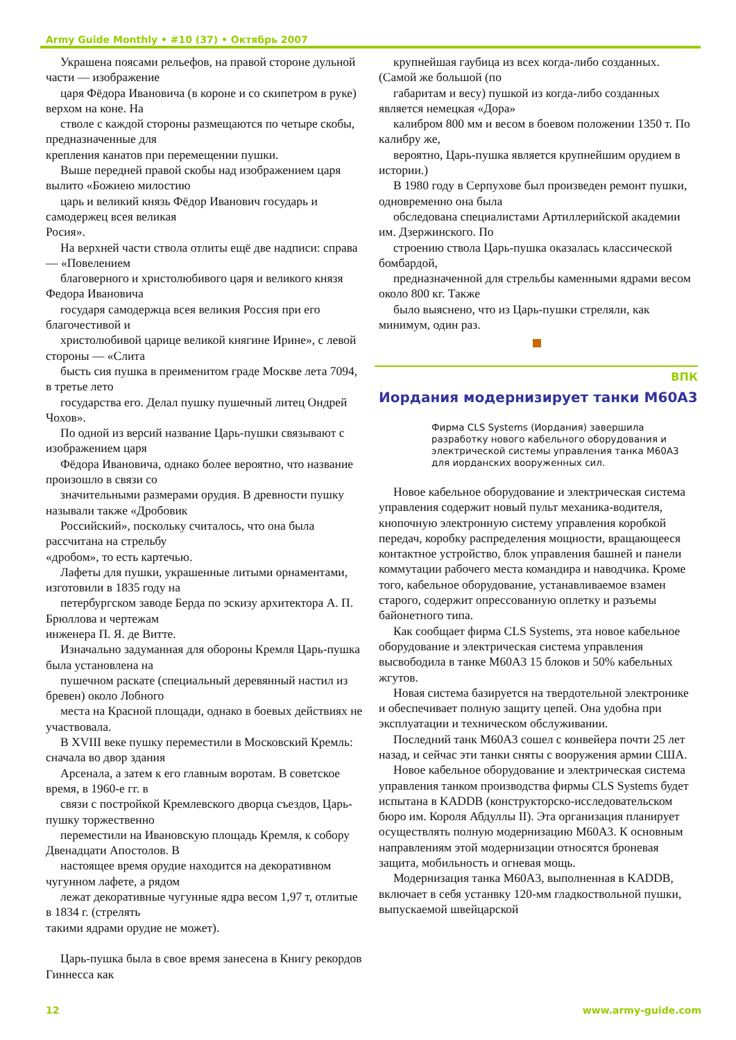Army Guide Monthly • #10 (37) • Октябрь 2007
Украшена поясами рельефов, на правой стороне дульной части — изображение
царя Фёдора Ивановича (в короне и со скипетром в руке) верхом на коне. На
стволе с каждой стороны размещаются по четыре скобы, предназначенные для
крепления канатов при перемещении пушки.
Выше передней правой скобы над изображением царя вылито «Божиею милостию
царь и великий князь Фёдор Иванович государь и самодержец всея великая
Росия».
На верхней части ствола отлиты ещё две надписи: справа — «Повелением
благоверного и христолюбивого царя и великого князя Федора Ивановича
государя самодержца всея великия Россия при его благочестивой и
христолюбивой царице великой княгине Ирине», с левой стороны — «Слита
бысть сия пушка в преименитом граде Москве лета 7094, в третье лето
государства его. Делал пушку пушечный литец Ондрей Чохов».
По одной из версий название Царь-пушки связывают с изображением царя
Фёдора Ивановича, однако более вероятно, что название произошло в связи со
значительными размерами орудия. В древности пушку называли также «Дробовик
Российский», поскольку считалось, что она была рассчитана на стрельбу
«дробом», то есть картечью.
Лафеты для пушки, украшенные литыми орнаментами, изготовили в 1835 году на
петербургском заводе Берда по эскизу архитектора А. П. Брюллова и чертежам
инженера П. Я. де Витте.
Изначально задуманная для обороны Кремля Царь-пушка была установлена на
пушечном раскате (специальный деревянный настил из бревен) около Лобного
места на Красной площади, однако в боевых действиях не участвовала.
В XVIII веке пушку переместили в Московский Кремль: сначала во двор здания
Арсенала, а затем к его главным воротам. В советское время, в 1960-е гг. в
связи с постройкой Кремлевского дворца съездов, Царь-пушку торжественно
переместили на Ивановскую площадь Кремля, к собору Двенадцати Апостолов. В
настоящее время орудие находится на декоративном чугунном лафете, а рядом
лежат декоративные чугунные ядра весом 1,97 т, отлитые в 1834 г. (стрелять
такими ядрами орудие не может).
Царь-пушка была в свое время занесена в Книгу рекордов Гиннесса как
крупнейшая гаубица из всех когда-либо созданных. (Самой же большой (по
габаритам и весу) пушкой из когда-либо созданных является немецкая «Дора»
калибром 800 мм и весом в боевом положении 1350 т. По калибру же,
вероятно, Царь-пушка является крупнейшим орудием в истории.)
В 1980 году в Серпухове был произведен ремонт пушки, одновременно она была
обследована специалистами Артиллерийской академии им. Дзержинского. По
строению ствола Царь-пушка оказалась классической бомбардой,
предназначенной для стрельбы каменными ядрами весом около 800 кг. Также
было выяснено, что из Царь-пушки стреляли, как минимум, один раз.
ВПК
Иордания модернизирует танки M60A3
Фирма CLS Systems (Иордания) завершила разработку нового кабельного оборудования и электрической системы управления танка M60A3 для иорданских вооруженных сил.
Новое кабельное оборудование и электрическая система управления содержит новый пульт механика-водителя, кнопочную электронную систему управления коробкой передач, коробку распределения мощности, вращающееся контактное устройство, блок управления башней и панели коммутации рабочего места командира и наводчика. Кроме того, кабельное оборудование, устанавливаемое взамен старого, содержит опрессованную оплетку и разъемы байонетного типа.
Как сообщает фирма CLS Systems, эта новое кабельное оборудование и электрическая система управления высвободила в танке M60A3 15 блоков и 50% кабельных жгутов.
Новая система базируется на твердотельной электронике и обеспечивает полную защиту цепей. Она удобна при эксплуатации и техническом обслуживании.
Последний танк M60A3 сошел с конвейера почти 25 лет назад, и сейчас эти танки сняты с вооружения армии США.
Новое кабельное оборудование и электрическая система управления танком производства фирмы CLS Systems будет испытана в KADDB (конструкторско-исследовательском бюро им. Короля Абдуллы II). Эта организация планирует осуществлять полную модернизацию M60A3. К основным направлениям этой модернизации относятся броневая защита, мобильность и огневая мощь.
Модернизация танка M60A3, выполненная в KADDB, включает в себя устанвку 120-мм гладкоствольной пушки, выпускаемой швейцарской
12 www.army-guide.com